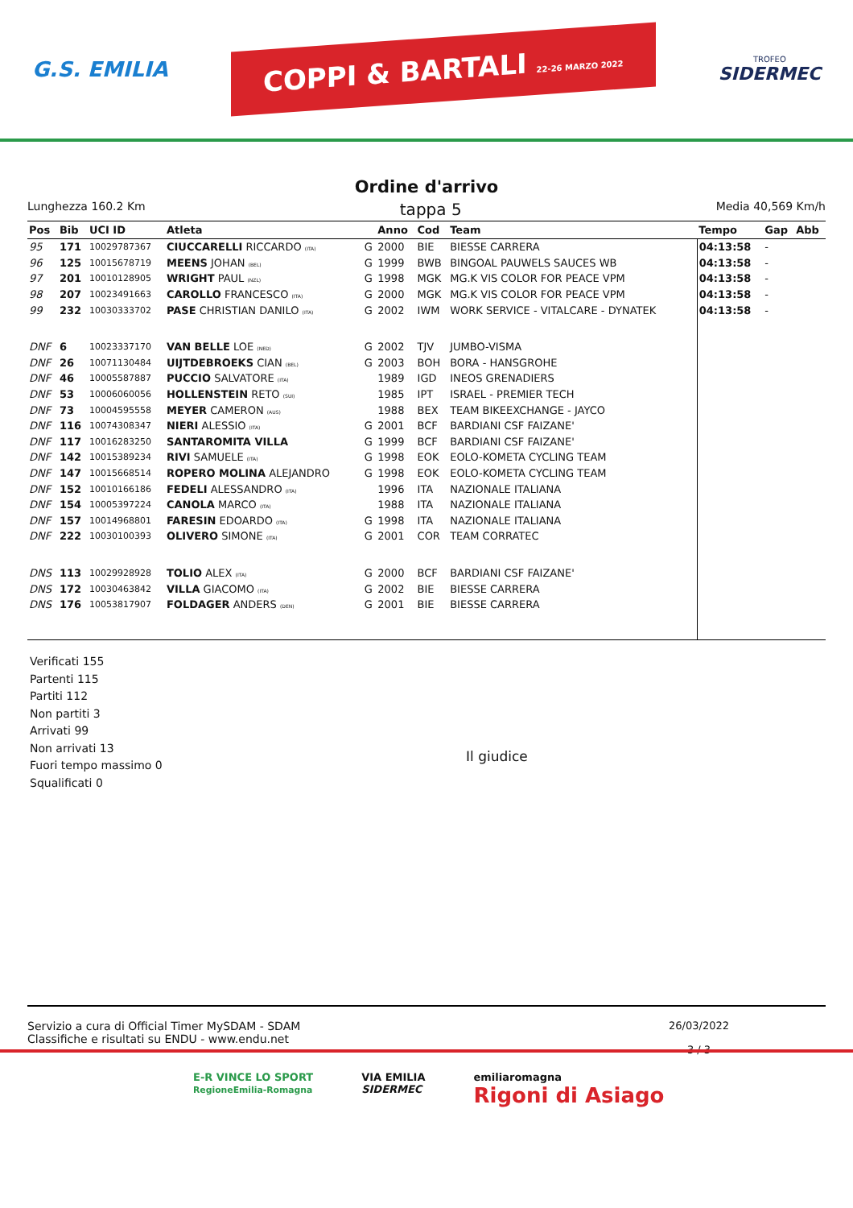G.S. EMILIA
COPPI & BARTALI 22-26 MARZO 2022
TROFEO
SIDERMEC
Ordine d'arrivo
Lunghezza 160.2 Km tappa 5 Media 40,569 Km/h
| Pos | Bib | UCI ID | Atleta | | Anno | Cod | Team | Tempo | Gap | Abb |
| --- | --- | --- | --- | --- | --- | --- | --- | --- | --- | --- |
| 95 | 171 | 10029787367 | CIUCCARELLI RICCARDO (ITA) | G | 2000 | BIE | BIESSE CARRERA | 04:13:58 | - | |
| 96 | 125 | 10015678719 | MEENS JOHAN (BEL) | G | 1999 | BWB | BINGOAL PAUWELS SAUCES WB | 04:13:58 | - | |
| 97 | 201 | 10010128905 | WRIGHT PAUL (NZL) | G | 1998 | MGK | MG.K VIS COLOR FOR PEACE VPM | 04:13:58 | - | |
| 98 | 207 | 10023491663 | CAROLLO FRANCESCO (ITA) | G | 2000 | MGK | MG.K VIS COLOR FOR PEACE VPM | 04:13:58 | - | |
| 99 | 232 | 10030333702 | PASE CHRISTIAN DANILO (ITA) | G | 2002 | IWM | WORK SERVICE - VITALCARE - DYNATEK | 04:13:58 | - | |
| DNF | 6 | 10023337170 | VAN BELLE LOE (NED) | G | 2002 | TJV | JUMBO-VISMA | | | |
| DNF | 26 | 10071130484 | UIJTDEBROEKS CIAN (BEL) | G | 2003 | BOH | BORA - HANSGROHE | | | |
| DNF | 46 | 10005587887 | PUCCIO SALVATORE (ITA) | | 1989 | IGD | INEOS GRENADIERS | | | |
| DNF | 53 | 10006060056 | HOLLENSTEIN RETO (SUI) | | 1985 | IPT | ISRAEL - PREMIER TECH | | | |
| DNF | 73 | 10004595558 | MEYER CAMERON (AUS) | | 1988 | BEX | TEAM BIKEEXCHANGE - JAYCO | | | |
| DNF | 116 | 10074308347 | NIERI ALESSIO (ITA) | G | 2001 | BCF | BARDIANI CSF FAIZANE' | | | |
| DNF | 117 | 10016283250 | SANTAROMITA VILLA | G | 1999 | BCF | BARDIANI CSF FAIZANE' | | | |
| DNF | 142 | 10015389234 | RIVI SAMUELE (ITA) | G | 1998 | EOK | EOLO-KOMETA CYCLING TEAM | | | |
| DNF | 147 | 10015668514 | ROPERO MOLINA ALEJANDRO | G | 1998 | EOK | EOLO-KOMETA CYCLING TEAM | | | |
| DNF | 152 | 10010166186 | FEDELI ALESSANDRO (ITA) | | 1996 | ITA | NAZIONALE ITALIANA | | | |
| DNF | 154 | 10005397224 | CANOLA MARCO (ITA) | | 1988 | ITA | NAZIONALE ITALIANA | | | |
| DNF | 157 | 10014968801 | FARESIN EDOARDO (ITA) | G | 1998 | ITA | NAZIONALE ITALIANA | | | |
| DNF | 222 | 10030100393 | OLIVERO SIMONE (ITA) | G | 2001 | COR | TEAM CORRATEC | | | |
| DNS | 113 | 10029928928 | TOLIO ALEX (ITA) | G | 2000 | BCF | BARDIANI CSF FAIZANE' | | | |
| DNS | 172 | 10030463842 | VILLA GIACOMO (ITA) | G | 2002 | BIE | BIESSE CARRERA | | | |
| DNS | 176 | 10053817907 | FOLDAGER ANDERS (DEN) | G | 2001 | BIE | BIESSE CARRERA | | | |
Verificati 155
Partenti 115
Partiti 112
Non partiti 3
Arrivati 99
Non arrivati 13
Fuori tempo massimo 0
Squalificati 0
Il giudice
Servizio a cura di Official Timer MySDAM - SDAM
Classifiche e risultati su ENDU - www.endu.net
26/03/2022
3 / 3
E-R VINCE LO SPORT
RegioneEmilia-Romagna
VIA EMILIA
SIDERMEC
emiliaromagna
Rigoni di Asiago